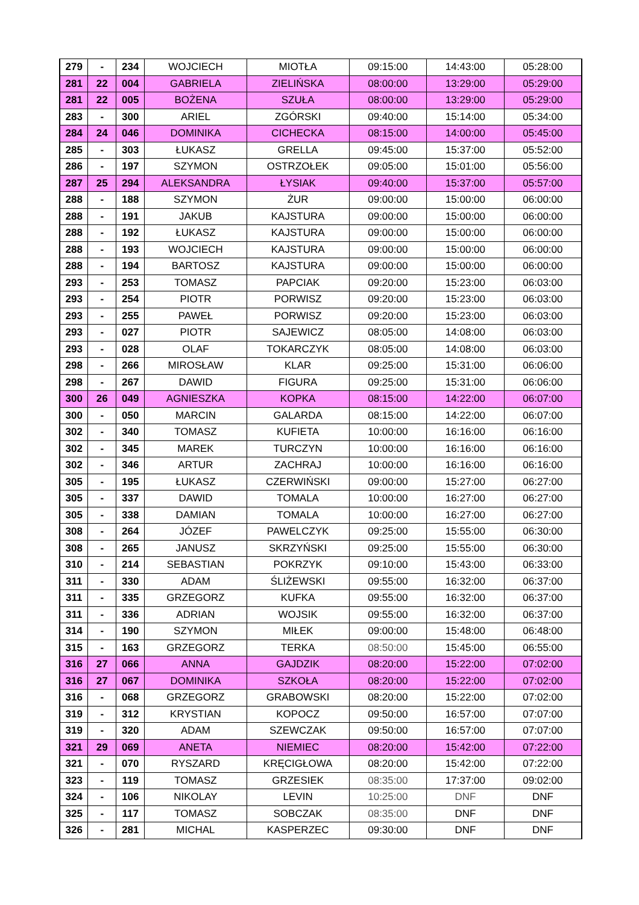| 279 | - | 234 | WOJCIECH | MIOTŁA | 09:15:00 | 14:43:00 | 05:28:00 |
| 281 | 22 | 004 | GABRIELA | ZIELIŃSKA | 08:00:00 | 13:29:00 | 05:29:00 |
| 281 | 22 | 005 | BOŻENA | SZUŁA | 08:00:00 | 13:29:00 | 05:29:00 |
| 283 | - | 300 | ARIEL | ZGÓRSKI | 09:40:00 | 15:14:00 | 05:34:00 |
| 284 | 24 | 046 | DOMINIKA | CICHECKA | 08:15:00 | 14:00:00 | 05:45:00 |
| 285 | - | 303 | ŁUKASZ | GRELLA | 09:45:00 | 15:37:00 | 05:52:00 |
| 286 | - | 197 | SZYMON | OSTRZOŁEK | 09:05:00 | 15:01:00 | 05:56:00 |
| 287 | 25 | 294 | ALEKSANDRA | ŁYSIAK | 09:40:00 | 15:37:00 | 05:57:00 |
| 288 | - | 188 | SZYMON | ŻUR | 09:00:00 | 15:00:00 | 06:00:00 |
| 288 | - | 191 | JAKUB | KAJSTURA | 09:00:00 | 15:00:00 | 06:00:00 |
| 288 | - | 192 | ŁUKASZ | KAJSTURA | 09:00:00 | 15:00:00 | 06:00:00 |
| 288 | - | 193 | WOJCIECH | KAJSTURA | 09:00:00 | 15:00:00 | 06:00:00 |
| 288 | - | 194 | BARTOSZ | KAJSTURA | 09:00:00 | 15:00:00 | 06:00:00 |
| 293 | - | 253 | TOMASZ | PAPCIAK | 09:20:00 | 15:23:00 | 06:03:00 |
| 293 | - | 254 | PIOTR | PORWISZ | 09:20:00 | 15:23:00 | 06:03:00 |
| 293 | - | 255 | PAWEŁ | PORWISZ | 09:20:00 | 15:23:00 | 06:03:00 |
| 293 | - | 027 | PIOTR | SAJEWICZ | 08:05:00 | 14:08:00 | 06:03:00 |
| 293 | - | 028 | OLAF | TOKARCZYK | 08:05:00 | 14:08:00 | 06:03:00 |
| 298 | - | 266 | MIROSŁAW | KLAR | 09:25:00 | 15:31:00 | 06:06:00 |
| 298 | - | 267 | DAWID | FIGURA | 09:25:00 | 15:31:00 | 06:06:00 |
| 300 | 26 | 049 | AGNIESZKA | KOPKA | 08:15:00 | 14:22:00 | 06:07:00 |
| 300 | - | 050 | MARCIN | GALARDA | 08:15:00 | 14:22:00 | 06:07:00 |
| 302 | - | 340 | TOMASZ | KUFIETA | 10:00:00 | 16:16:00 | 06:16:00 |
| 302 | - | 345 | MAREK | TURCZYN | 10:00:00 | 16:16:00 | 06:16:00 |
| 302 | - | 346 | ARTUR | ZACHRAJ | 10:00:00 | 16:16:00 | 06:16:00 |
| 305 | - | 195 | ŁUKASZ | CZERWIŃSKI | 09:00:00 | 15:27:00 | 06:27:00 |
| 305 | - | 337 | DAWID | TOMALA | 10:00:00 | 16:27:00 | 06:27:00 |
| 305 | - | 338 | DAMIAN | TOMALA | 10:00:00 | 16:27:00 | 06:27:00 |
| 308 | - | 264 | JÓZEF | PAWELCZYK | 09:25:00 | 15:55:00 | 06:30:00 |
| 308 | - | 265 | JANUSZ | SKRZYŃSKI | 09:25:00 | 15:55:00 | 06:30:00 |
| 310 | - | 214 | SEBASTIAN | POKRZYK | 09:10:00 | 15:43:00 | 06:33:00 |
| 311 | - | 330 | ADAM | ŚLIŻEWSKI | 09:55:00 | 16:32:00 | 06:37:00 |
| 311 | - | 335 | GRZEGORZ | KUFKA | 09:55:00 | 16:32:00 | 06:37:00 |
| 311 | - | 336 | ADRIAN | WOJSIK | 09:55:00 | 16:32:00 | 06:37:00 |
| 314 | - | 190 | SZYMON | MIŁEK | 09:00:00 | 15:48:00 | 06:48:00 |
| 315 | - | 163 | GRZEGORZ | TERKA | 08:50:00 | 15:45:00 | 06:55:00 |
| 316 | 27 | 066 | ANNA | GAJDZIK | 08:20:00 | 15:22:00 | 07:02:00 |
| 316 | 27 | 067 | DOMINIKA | SZKOŁA | 08:20:00 | 15:22:00 | 07:02:00 |
| 316 | - | 068 | GRZEGORZ | GRABOWSKI | 08:20:00 | 15:22:00 | 07:02:00 |
| 319 | - | 312 | KRYSTIAN | KOPOCZ | 09:50:00 | 16:57:00 | 07:07:00 |
| 319 | - | 320 | ADAM | SZEWCZAK | 09:50:00 | 16:57:00 | 07:07:00 |
| 321 | 29 | 069 | ANETA | NIEMIEC | 08:20:00 | 15:42:00 | 07:22:00 |
| 321 | - | 070 | RYSZARD | KRĘCIGŁOWA | 08:20:00 | 15:42:00 | 07:22:00 |
| 323 | - | 119 | TOMASZ | GRZESIEK | 08:35:00 | 17:37:00 | 09:02:00 |
| 324 | - | 106 | NIKOLAY | LEVIN | 10:25:00 | DNF | DNF |
| 325 | - | 117 | TOMASZ | SOBCZAK | 08:35:00 | DNF | DNF |
| 326 | - | 281 | MICHAL | KASPERZEC | 09:30:00 | DNF | DNF |